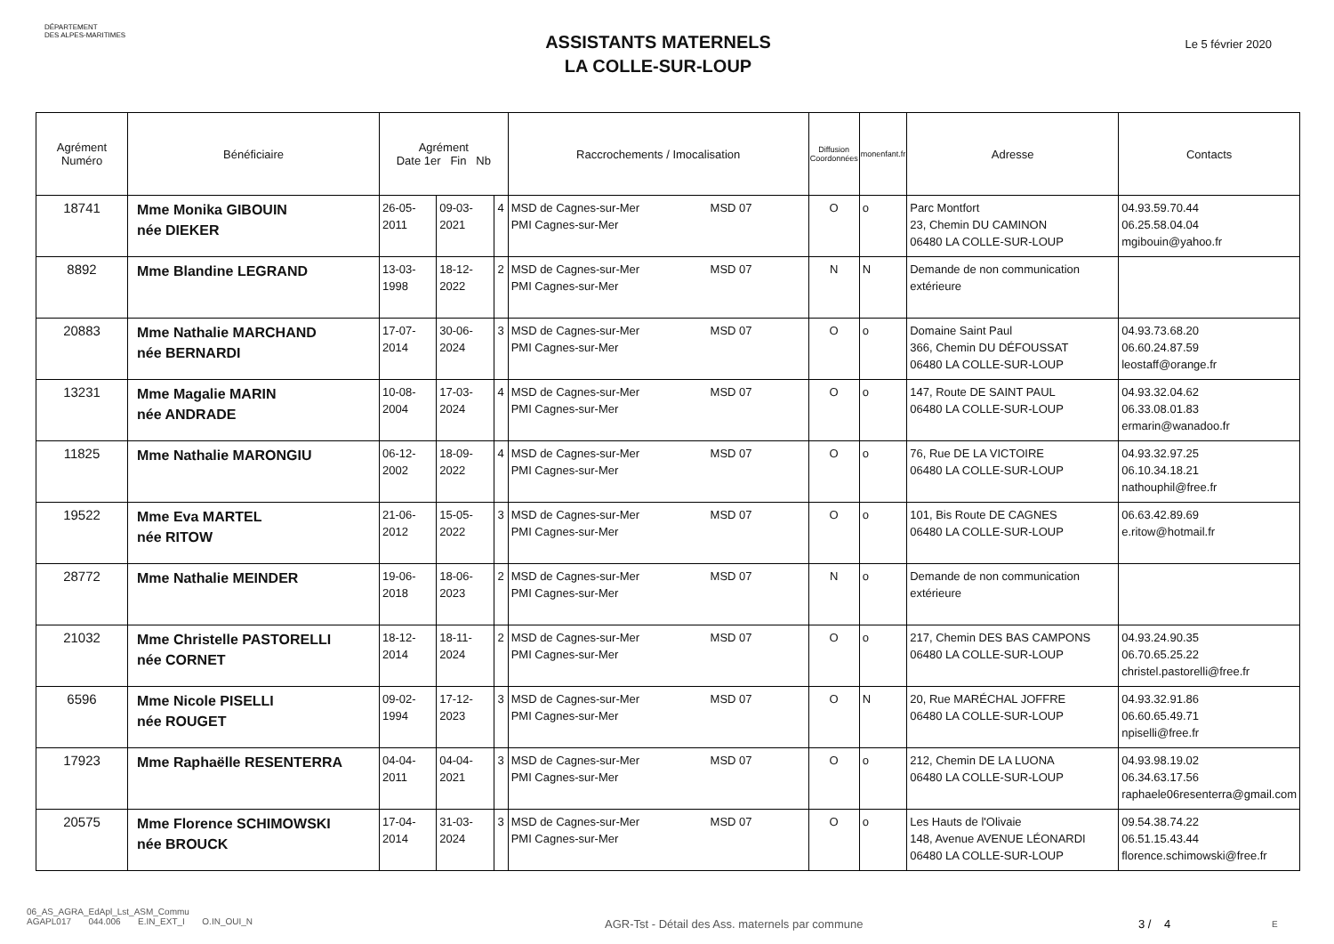DÉPARTEMENT
DES ALPES-MARITIMES
ASSISTANTS MATERNELS
LA COLLE-SUR-LOUP
Le 5 février 2020
| Agrément Numéro | Bénéficiaire | Agrément Date 1er Fin Nb | | | Raccrochements / Imocalisation | Diffusion Coordonnées | monenfant.fr | Adresse | Contacts |
| --- | --- | --- | --- | --- | --- | --- | --- | --- | --- |
| 18741 | Mme Monika GIBOUIN née DIEKER | 26-05-2011 | 09-03-2021 | 4 | MSD de Cagnes-sur-Mer MSD 07 PMI Cagnes-sur-Mer | O | o | Parc Montfort 23, Chemin DU CAMINON 06480 LA COLLE-SUR-LOUP | 04.93.59.70.44 06.25.58.04.04 mgibouin@yahoo.fr |
| 8892 | Mme Blandine LEGRAND | 13-03-1998 | 18-12-2022 | 2 | MSD de Cagnes-sur-Mer MSD 07 PMI Cagnes-sur-Mer | N | N | Demande de non communication extérieure | |
| 20883 | Mme Nathalie MARCHAND née BERNARDI | 17-07-2014 | 30-06-2024 | 3 | MSD de Cagnes-sur-Mer MSD 07 PMI Cagnes-sur-Mer | O | o | Domaine Saint Paul 366, Chemin DU DÉFOUSSAT 06480 LA COLLE-SUR-LOUP | 04.93.73.68.20 06.60.24.87.59 leostaff@orange.fr |
| 13231 | Mme Magalie MARIN née ANDRADE | 10-08-2004 | 17-03-2024 | 4 | MSD de Cagnes-sur-Mer MSD 07 PMI Cagnes-sur-Mer | O | o | 147, Route DE SAINT PAUL 06480 LA COLLE-SUR-LOUP | 04.93.32.04.62 06.33.08.01.83 ermarin@wanadoo.fr |
| 11825 | Mme Nathalie MARONGIU | 06-12-2002 | 18-09-2022 | 4 | MSD de Cagnes-sur-Mer MSD 07 PMI Cagnes-sur-Mer | O | o | 76, Rue DE LA VICTOIRE 06480 LA COLLE-SUR-LOUP | 04.93.32.97.25 06.10.34.18.21 nathouphil@free.fr |
| 19522 | Mme Eva MARTEL née RITOW | 21-06-2012 | 15-05-2022 | 3 | MSD de Cagnes-sur-Mer MSD 07 PMI Cagnes-sur-Mer | O | o | 101, Bis Route DE CAGNES 06480 LA COLLE-SUR-LOUP | 06.63.42.89.69 e.ritow@hotmail.fr |
| 28772 | Mme Nathalie MEINDER | 19-06-2018 | 18-06-2023 | 2 | MSD de Cagnes-sur-Mer MSD 07 PMI Cagnes-sur-Mer | N | o | Demande de non communication extérieure | |
| 21032 | Mme Christelle PASTORELLI née CORNET | 18-12-2014 | 18-11-2024 | 2 | MSD de Cagnes-sur-Mer MSD 07 PMI Cagnes-sur-Mer | O | o | 217, Chemin DES BAS CAMPONS 06480 LA COLLE-SUR-LOUP | 04.93.24.90.35 06.70.65.25.22 christel.pastorelli@free.fr |
| 6596 | Mme Nicole PISELLI née ROUGET | 09-02-1994 | 17-12-2023 | 3 | MSD de Cagnes-sur-Mer MSD 07 PMI Cagnes-sur-Mer | O | N | 20, Rue MARÉCHAL JOFFRE 06480 LA COLLE-SUR-LOUP | 04.93.32.91.86 06.60.65.49.71 npiselli@free.fr |
| 17923 | Mme Raphaëlle RESENTERRA | 04-04-2011 | 04-04-2021 | 3 | MSD de Cagnes-sur-Mer MSD 07 PMI Cagnes-sur-Mer | O | o | 212, Chemin DE LA LUONA 06480 LA COLLE-SUR-LOUP | 04.93.98.19.02 06.34.63.17.56 raphaele06resenterra@gmail.com |
| 20575 | Mme Florence SCHIMOWSKI née BROUCK | 17-04-2014 | 31-03-2024 | 3 | MSD de Cagnes-sur-Mer MSD 07 PMI Cagnes-sur-Mer | O | o | Les Hauts de l'Olivaie 148, Avenue AVENUE LÉONARDI 06480 LA COLLE-SUR-LOUP | 09.54.38.74.22 06.51.15.43.44 florence.schimowski@free.fr |
06_AS_AGRA_EdApl_Lst_ASM_Commu
AGAPL017 044.006 E.IN_EXT_I O.IN_OUI_N
AGR-Tst - Détail des Ass. maternels par commune 3 / 4
E